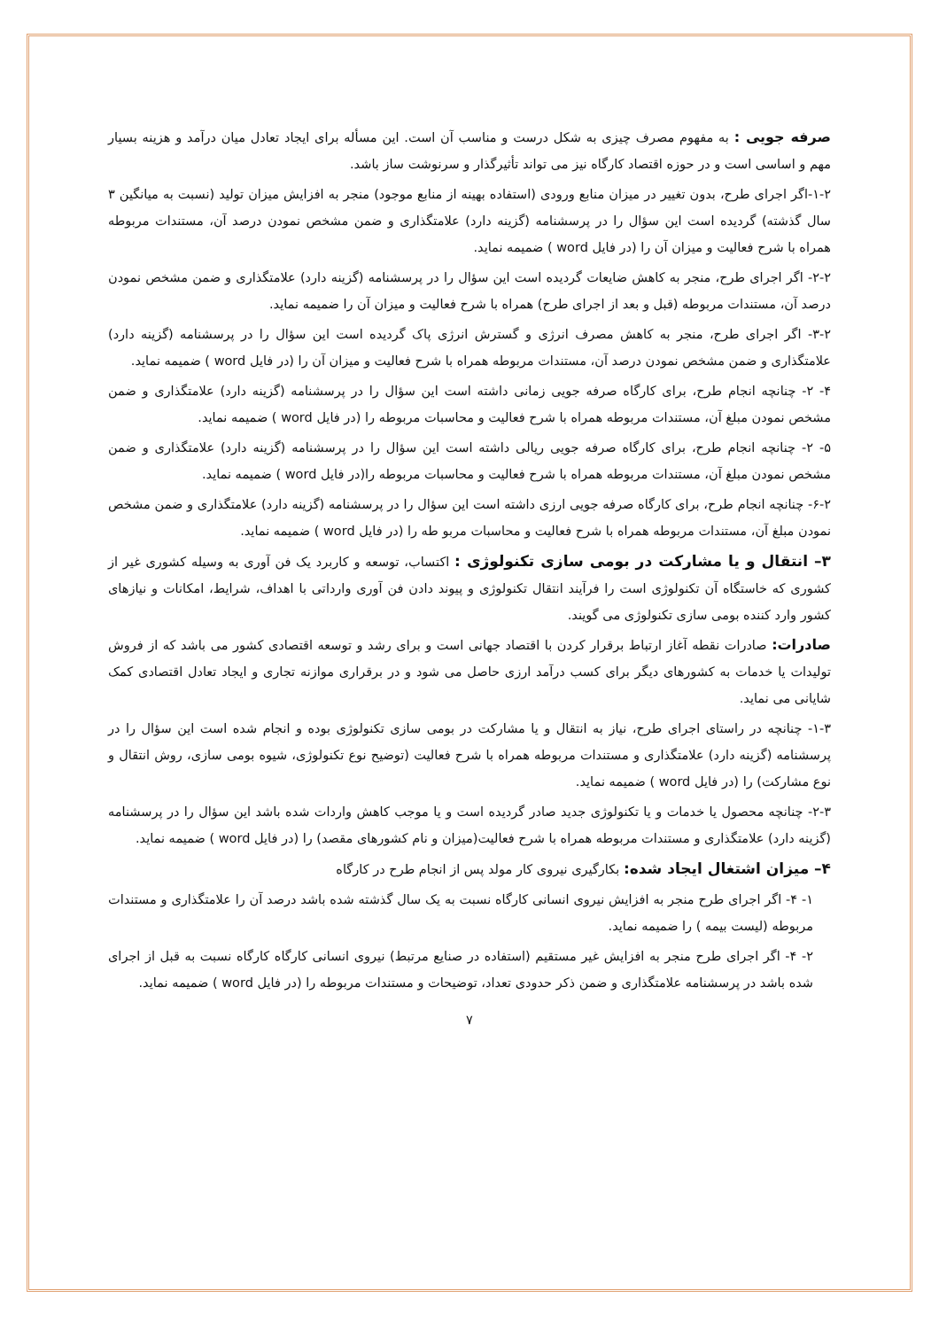صرفه جویی : به مفهوم مصرف چیزی به شکل درست و مناسب آن است. این مسأله برای ایجاد تعادل میان درآمد و هزینه بسیار مهم و اساسی است و در حوزه اقتصاد کارگاه نیز می تواند تأثیرگذار و سرنوشت ساز باشد.
۱-۲-اگر اجرای طرح، بدون تغییر در میزان منابع ورودی (استفاده بهینه از منابع موجود) منجر به افزایش میزان تولید (نسبت به میانگین ۳ سال گذشته) گردیده است این سؤال را در پرسشنامه (گزینه دارد) علامتگذاری و ضمن مشخص نمودن درصد آن، مستندات مربوطه همراه با شرح فعالیت و میزان آن را (در فایل word ) ضمیمه نماید.
۲-۲- اگر اجرای طرح، منجر به کاهش ضایعات گردیده است این سؤال را در پرسشنامه (گزینه دارد) علامتگذاری و ضمن مشخص نمودن درصد آن، مستندات مربوطه (قبل و بعد از اجرای طرح) همراه با شرح فعالیت و میزان آن را ضمیمه نماید.
۳-۲- اگر اجرای طرح، منجر به کاهش مصرف انرژی و گسترش انرژی پاک گردیده است این سؤال را در پرسشنامه (گزینه دارد) علامتگذاری و ضمن مشخص نمودن درصد آن، مستندات مربوطه همراه با شرح فعالیت و میزان آن را (در فایل word ) ضمیمه نماید.
۴- ۲- چنانچه انجام طرح، برای کارگاه صرفه جویی زمانی داشته است این سؤال را در پرسشنامه (گزینه دارد) علامتگذاری و ضمن مشخص نمودن مبلغ آن، مستندات مربوطه همراه با شرح فعالیت و محاسبات مربوطه را (در فایل word ) ضمیمه نماید.
۵- ۲- چنانچه انجام طرح، برای کارگاه صرفه جویی ریالی داشته است این سؤال را در پرسشنامه (گزینه دارد) علامتگذاری و ضمن مشخص نمودن مبلغ آن، مستندات مربوطه همراه با شرح فعالیت و محاسبات مربوطه را(در فایل word ) ضمیمه نماید.
۶-۲- چنانچه انجام طرح، برای کارگاه صرفه جویی ارزی داشته است این سؤال را در پرسشنامه (گزینه دارد) علامتگذاری و ضمن مشخص نمودن مبلغ آن، مستندات مربوطه همراه با شرح فعالیت و محاسبات مربو طه را (در فایل word ) ضمیمه نماید.
۳– انتقال و یا مشارکت در بومی سازی تکنولوژی : اکتساب، توسعه و کاربرد یک فن آوری به وسیله کشوری غیر از کشوری که خاستگاه آن تکنولوژی است را فرآیند انتقال تکنولوژی و پیوند دادن فن آوری وارداتی با اهداف، شرایط، امکانات و نیازهای کشور وارد کننده بومی سازی تکنولوژی می گویند.
صادرات: صادرات نقطه آغاز ارتباط برقرار کردن با اقتصاد جهانی است و برای رشد و توسعه اقتصادی کشور می باشد که از فروش تولیدات یا خدمات به کشورهای دیگر برای کسب درآمد ارزی حاصل می شود و در برقراری موازنه تجاری و ایجاد تعادل اقتصادی کمک شایانی می نماید.
۱-۳- چنانچه در راستای اجرای طرح، نیاز به انتقال و یا مشارکت در بومی سازی تکنولوژی بوده و انجام شده است این سؤال را در پرسشنامه (گزینه دارد) علامتگذاری و مستندات مربوطه همراه با شرح فعالیت (توضیح نوع تکنولوژی، شیوه بومی سازی، روش انتقال و نوع مشارکت) را (در فایل word ) ضمیمه نماید.
۲-۳- چنانچه محصول یا خدمات و یا تکنولوژی جدید صادر گردیده است و یا موجب کاهش واردات شده باشد این سؤال را در پرسشنامه (گزینه دارد) علامتگذاری و مستندات مربوطه همراه با شرح فعالیت(میزان و نام کشورهای مقصد) را (در فایل word ) ضمیمه نماید.
۴– میزان اشتغال ایجاد شده: بکارگیری نیروی کار مولد پس از انجام طرح در کارگاه
۱- ۴- اگر اجرای طرح منجر به افزایش نیروی انسانی کارگاه نسبت به یک سال گذشته شده باشد درصد آن را علامتگذاری و مستندات مربوطه (لیست بیمه ) را ضمیمه نماید.
۲- ۴- اگر اجرای طرح منجر به افزایش غیر مستقیم (استفاده در صنایع مرتبط) نیروی انسانی کارگاه کارگاه نسبت به قبل از اجرای شده باشد در پرسشنامه علامتگذاری و ضمن ذکر حدودی تعداد، توضیحات و مستندات مربوطه را (در فایل word ) ضمیمه نماید.
۷